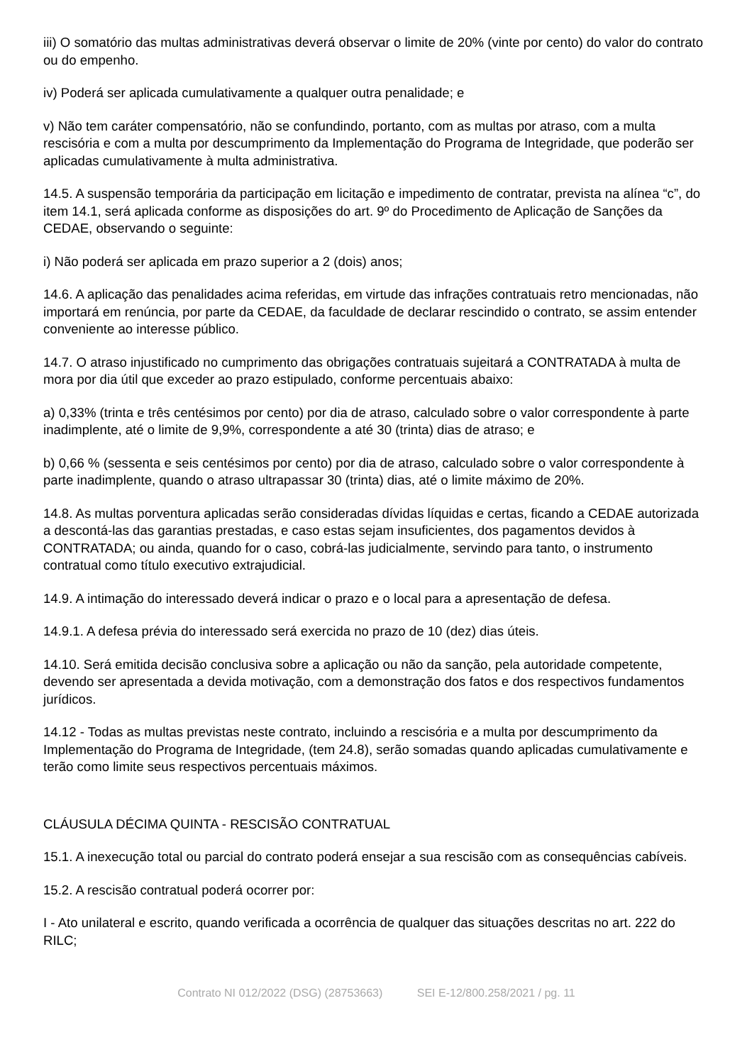iii) O somatório das multas administrativas deverá observar o limite de 20% (vinte por cento) do valor do contrato ou do empenho.
iv) Poderá ser aplicada cumulativamente a qualquer outra penalidade; e
v) Não tem caráter compensatório, não se confundindo, portanto, com as multas por atraso, com a multa rescisória e com a multa por descumprimento da Implementação do Programa de Integridade, que poderão ser aplicadas cumulativamente à multa administrativa.
14.5. A suspensão temporária da participação em licitação e impedimento de contratar, prevista na alínea “c”, do item 14.1, será aplicada conforme as disposições do art. 9º do Procedimento de Aplicação de Sanções da CEDAE, observando o seguinte:
i) Não poderá ser aplicada em prazo superior a 2 (dois) anos;
14.6. A aplicação das penalidades acima referidas, em virtude das infrações contratuais retro mencionadas, não importará em renúncia, por parte da CEDAE, da faculdade de declarar rescindido o contrato, se assim entender conveniente ao interesse público.
14.7. O atraso injustificado no cumprimento das obrigações contratuais sujeitará a CONTRATADA à multa de mora por dia útil que exceder ao prazo estipulado, conforme percentuais abaixo:
a) 0,33% (trinta e três centésimos por cento) por dia de atraso, calculado sobre o valor correspondente à parte inadimplente, até o limite de 9,9%, correspondente a até 30 (trinta) dias de atraso; e
b) 0,66 % (sessenta e seis centésimos por cento) por dia de atraso, calculado sobre o valor correspondente à parte inadimplente, quando o atraso ultrapassar 30 (trinta) dias, até o limite máximo de 20%.
14.8. As multas porventura aplicadas serão consideradas dívidas líquidas e certas, ficando a CEDAE autorizada a descontá-las das garantias prestadas, e caso estas sejam insuficientes, dos pagamentos devidos à CONTRATADA; ou ainda, quando for o caso, cobrá-las judicialmente, servindo para tanto, o instrumento contratual como título executivo extrajudicial.
14.9. A intimação do interessado deverá indicar o prazo e o local para a apresentação de defesa.
14.9.1. A defesa prévia do interessado será exercida no prazo de 10 (dez) dias úteis.
14.10. Será emitida decisão conclusiva sobre a aplicação ou não da sanção, pela autoridade competente, devendo ser apresentada a devida motivação, com a demonstração dos fatos e dos respectivos fundamentos jurídicos.
14.12 - Todas as multas previstas neste contrato, incluindo a rescisória e a multa por descumprimento da Implementação do Programa de Integridade, (tem 24.8), serão somadas quando aplicadas cumulativamente e terão como limite seus respectivos percentuais máximos.
CLÁUSULA DÉCIMA QUINTA - RESCISÃO CONTRATUAL
15.1. A inexecução total ou parcial do contrato poderá ensejar a sua rescisão com as consequências cabíveis.
15.2. A rescisão contratual poderá ocorrer por:
I - Ato unilateral e escrito, quando verificada a ocorrência de qualquer das situações descritas no art. 222 do RILC;
Contrato NI 012/2022 (DSG) (28753663) SEI E-12/800.258/2021 / pg. 11